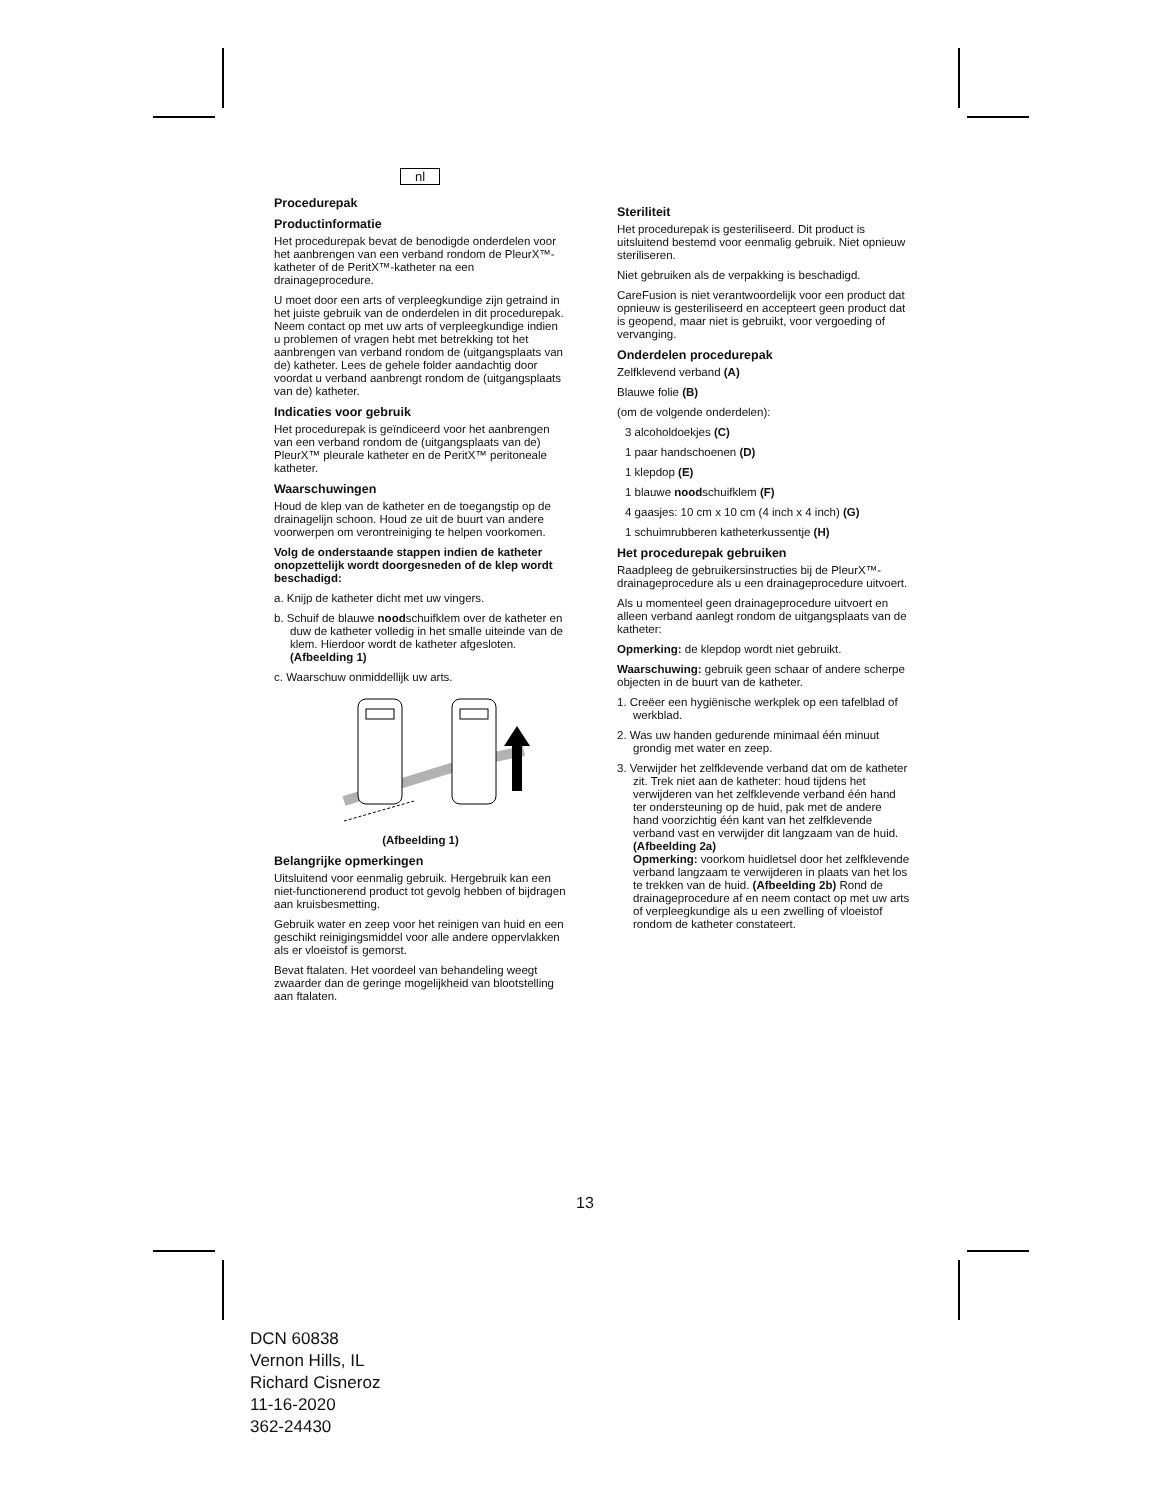nl
Procedurepak
Productinformatie
Het procedurepak bevat de benodigde onderdelen voor het aanbrengen van een verband rondom de PleurX™-katheter of de PeritX™-katheter na een drainageprocedure.
U moet door een arts of verpleegkundige zijn getraind in het juiste gebruik van de onderdelen in dit procedurepak. Neem contact op met uw arts of verpleegkundige indien u problemen of vragen hebt met betrekking tot het aanbrengen van verband rondom de (uitgangsplaats van de) katheter. Lees de gehele folder aandachtig door voordat u verband aanbrengt rondom de (uitgangsplaats van de) katheter.
Indicaties voor gebruik
Het procedurepak is geïndiceerd voor het aanbrengen van een verband rondom de (uitgangsplaats van de) PleurX™ pleurale katheter en de PeritX™ peritoneale katheter.
Waarschuwingen
Houd de klep van de katheter en de toegangstip op de drainagelijn schoon. Houd ze uit de buurt van andere voorwerpen om verontreiniging te helpen voorkomen.
Volg de onderstaande stappen indien de katheter onopzettelijk wordt doorgesneden of de klep wordt beschadigd:
a. Knijp de katheter dicht met uw vingers.
b. Schuif de blauwe noodschuifklem over de katheter en duw de katheter volledig in het smalle uiteinde van de klem. Hierdoor wordt de katheter afgesloten. (Afbeelding 1)
c. Waarschuw onmiddellijk uw arts.
(Afbeelding 1)
Belangrijke opmerkingen
Uitsluitend voor eenmalig gebruik. Hergebruik kan een niet-functionerend product tot gevolg hebben of bijdragen aan kruisbesmetting.
Gebruik water en zeep voor het reinigen van huid en een geschikt reinigingsmiddel voor alle andere oppervlakken als er vloeistof is gemorst.
Bevat ftalaten. Het voordeel van behandeling weegt zwaarder dan de geringe mogelijkheid van blootstelling aan ftalaten.
Steriliteit
Het procedurepak is gesteriliseerd. Dit product is uitsluitend bestemd voor eenmalig gebruik. Niet opnieuw steriliseren.
Niet gebruiken als de verpakking is beschadigd.
CareFusion is niet verantwoordelijk voor een product dat opnieuw is gesteriliseerd en accepteert geen product dat is geopend, maar niet is gebruikt, voor vergoeding of vervanging.
Onderdelen procedurepak
Zelfklevend verband (A)
Blauwe folie (B)
(om de volgende onderdelen):
3 alcoholdoekjes (C)
1 paar handschoenen (D)
1 klepdop (E)
1 blauwe noodschuifklem (F)
4 gaasjes: 10 cm x 10 cm (4 inch x 4 inch) (G)
1 schuimrubberen katheterkussentje (H)
Het procedurepak gebruiken
Raadpleeg de gebruikersinstructies bij de PleurX™-drainageprocedure als u een drainageprocedure uitvoert.
Als u momenteel geen drainageprocedure uitvoert en alleen verband aanlegt rondom de uitgangsplaats van de katheter:
Opmerking: de klepdop wordt niet gebruikt.
Waarschuwing: gebruik geen schaar of andere scherpe objecten in de buurt van de katheter.
1. Creëer een hygiënische werkplek op een tafelblad of werkblad.
2. Was uw handen gedurende minimaal één minuut grondig met water en zeep.
3. Verwijder het zelfklevende verband dat om de katheter zit. Trek niet aan de katheter: houd tijdens het verwijderen van het zelfklevende verband één hand ter ondersteuning op de huid, pak met de andere hand voorzichtig één kant van het zelfklevende verband vast en verwijder dit langzaam van de huid. (Afbeelding 2a)
Opmerking: voorkom huidletsel door het zelfklevende verband langzaam te verwijderen in plaats van het los te trekken van de huid. (Afbeelding 2b) Rond de drainageprocedure af en neem contact op met uw arts of verpleegkundige als u een zwelling of vloeistof rondom de katheter constateert.
13
DCN 60838
Vernon Hills, IL
Richard Cisneroz
11-16-2020
362-24430